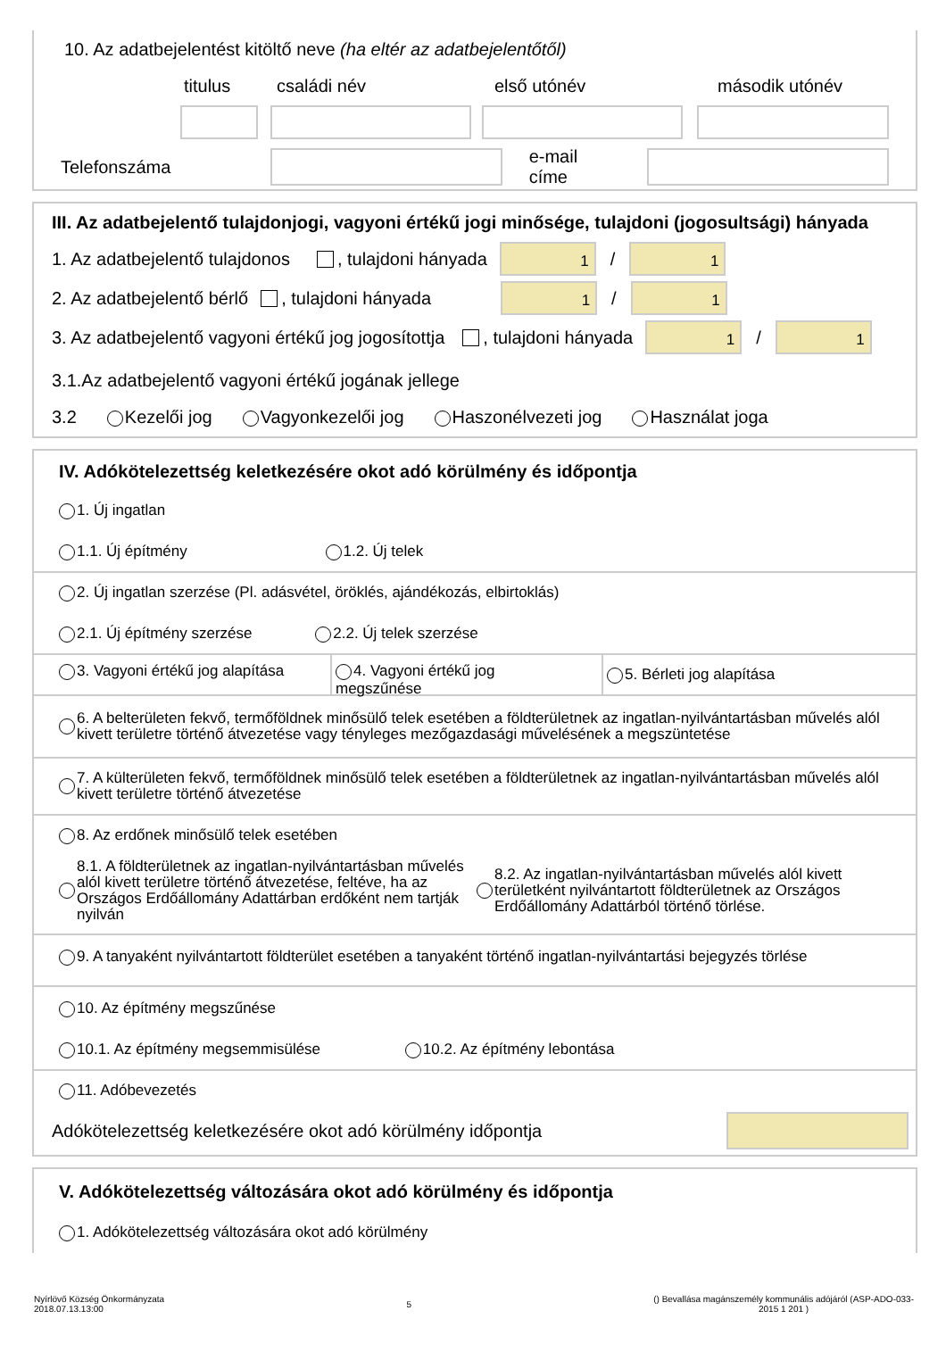10. Az adatbejelentést kitöltő neve (ha eltér az adatbejelentőtől)
titulus családi név első utónév második utónév
Telefonszáma e-mail címe
III. Az adatbejelentő tulajdonjogi, vagyoni értékű jogi minősége, tulajdoni (jogosultsági) hányada
1. Az adatbejelentő tulajdonos , tulajdoni hányada
1
/
1
2. Az adatbejelentő bérlő , tulajdoni hányada
1
/
1
3. Az adatbejelentő vagyoni értékű jog jogosítottja , tulajdoni hányada
1
/
1
3.1.Az adatbejelentő vagyoni értékű jogának jellege
3.2 Kezelői jog Vagyonkezelői jog Haszonélvezeti jog Használat joga
IV. Adókötelezettség keletkezésére okot adó körülmény és időpontja
1. Új ingatlan
1.1. Új építmény 1.2. Új telek
2. Új ingatlan szerzése (Pl. adásvétel, öröklés, ajándékozás, elbirtoklás)
2.1. Új építmény szerzése 2.2. Új telek szerzése
3. Vagyoni értékű jog alapítása
4. Vagyoni értékű jog megszűnése
5. Bérleti jog alapítása
6. A belterületen fekvő, termőföldnek minősülő telek esetében a földterületnek az ingatlan-nyilvántartásban művelés alól kivett területre történő átvezetése vagy tényleges mezőgazdasági művelésének a megszüntetése
7. A külterületen fekvő, termőföldnek minősülő telek esetében a földterületnek az ingatlan-nyilvántartásban művelés alól kivett területre történő átvezetése
8. Az erdőnek minősülő telek esetében
8.1. A földterületnek az ingatlan-nyilvántartásban művelés alól kivett területre történő átvezetése, feltéve, ha az Országos Erdőállomány Adattárban erdőként nem tartják nyilván 8.2. Az ingatlan-nyilvántartásban művelés alól kivett területként nyilvántartott földterületnek az Országos Erdőállomány Adattárból történő törlése.
9. A tanyaként nyilvántartott földterület esetében a tanyaként történő ingatlan-nyilvántartási bejegyzés törlése
10. Az építmény megszűnése
10.1. Az építmény megsemmisülése 10.2. Az építmény lebontása
11. Adóbevezetés
Adókötelezettség keletkezésére okot adó körülmény időpontja
V. Adókötelezettség változására okot adó körülmény és időpontja
1. Adókötelezettség változására okot adó körülmény
Nyírlövő Község Önkormányzata
2018.07.13.13:00
5
() Bevallása magánszemély kommunális adójáról (ASP-ADO-033-
2015 1 201 )